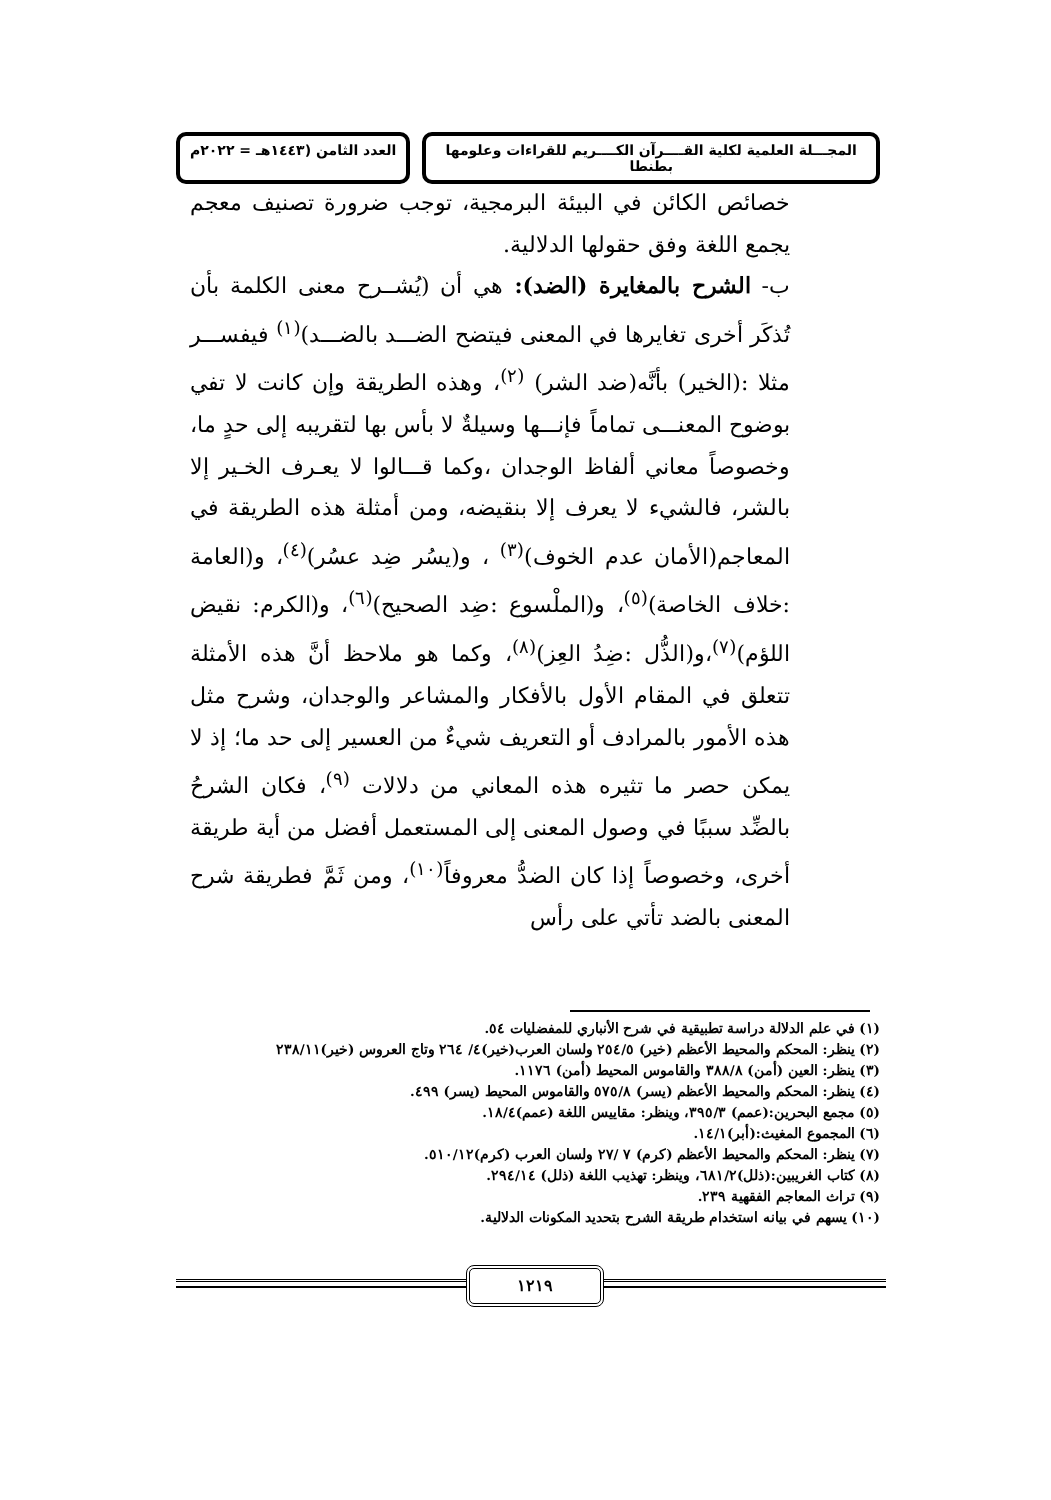المجـــلة العلمية لكلية القــــرآن الكــــريم للقراءات وعلومها بطنطا
العدد الثامن (١٤٤٣هـ = ٢٠٢٢م
خصائص الكائن في البيئة البرمجية، توجب ضرورة تصنيف معجم يجمع اللغة وفق حقولها الدلالية.
ب- الشرح بالمغايرة (الضد): هي أن (يُشــرح معنى الكلمة بأن تُذكَر أخرى تغايرها في المعنى فيتضح الضـــد بالضـــد)<sup>(١)</sup> فيفســـر مثلا :(الخير) بأنَّه(ضد الشر) <sup>(٢)</sup>، وهذه الطريقة وإن كانت لا تفي بوضوح المعنـــى تماماً فإنـــها وسيلةٌ لا بأس بها لتقريبه إلى حدٍ ما، وخصوصاً معاني ألفاظ الوجدان ،وكما قـــالوا لا يعـرف الخـير إلا بالشر، فالشيء لا يعرف إلا بنقيضه، ومن أمثلة هذه الطريقة في المعاجم(الأمان عدم الخوف)<sup>(٣)</sup> ، و(يسُر ضِد عسُر)<sup>(٤)</sup>، و(العامة :خلاف الخاصة)<sup>(٥)</sup>، و(الملْسوع :ضِد الصحيح)<sup>(٦)</sup>، و(الكرم: نقيض اللؤم)<sup>(٧)</sup>،و(الذُّل :ضِدُ العِز)<sup>(٨)</sup>، وكما هو ملاحظ أنَّ هذه الأمثلة تتعلق في المقام الأول بالأفكار والمشاعر والوجدان، وشرح مثل هذه الأمور بالمرادف أو التعريف شيءٌ من العسير إلى حد ما؛ إذ لا يمكن حصر ما تثيره هذه المعاني من دلالات <sup>(٩)</sup>، فكان الشرحُ بالضِّد سببًا في وصول المعنى إلى المستعمل أفضل من أية طريقة أخرى، وخصوصاً إذا كان الضدُّ معروفاً<sup>(١٠)</sup>، ومن ثَمَّ فطريقة شرح المعنى بالضد تأتي على رأس
(١) في علم الدلالة دراسة تطبيقية في شرح الأنباري للمفضليات ٥٤.
(٢) ينظر: المحكم والمحيط الأعظم (خير) ٢٥٤/٥ ولسان العرب(خير)٤/ ٢٦٤ وتاج العروس (خير)٢٣٨/١١
(٣) ينظر: العين (أمن) ٣٨٨/٨ والقاموس المحيط (أمن) ١١٧٦.
(٤) ينظر: المحكم والمحيط الأعظم (يسر) ٥٧٥/٨ والقاموس المحيط (يسر) ٤٩٩.
(٥) مجمع البحرين:(عمم) ٣٩٥/٣، وينظر: مقاييس اللغة (عمم)١٨/٤.
(٦) المجموع المغيث:(أبر)١٤/١.
(٧) ينظر: المحكم والمحيط الأعظم (كرم) ٧ /٢٧ ولسان العرب (كرم)٥١٠/١٢.
(٨) كتاب الغريبين:(ذلل)٦٨١/٢، وينظر: تهذيب اللغة (ذلل) ٢٩٤/١٤.
(٩) تراث المعاجم الفقهية ٢٣٩.
(١٠) يسهم في بيانه استخدام طريقة الشرح بتحديد المكونات الدلالية.
١٢١٩